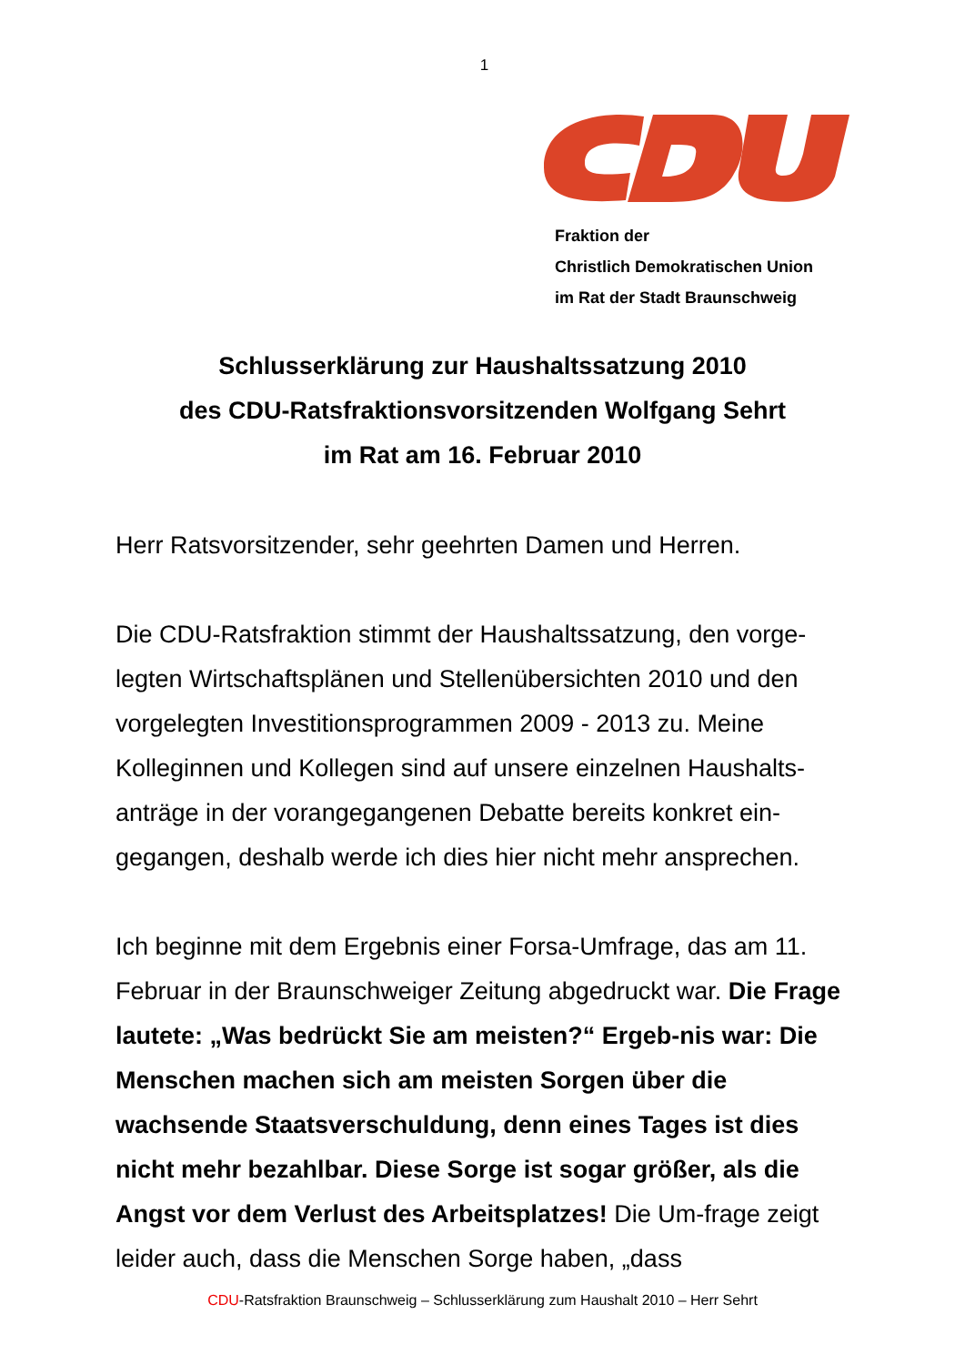1
Fraktion der
Christlich Demokratischen Union
im Rat der Stadt Braunschweig
Schlusserklärung zur Haushaltssatzung 2010
des CDU-Ratsfraktionsvorsitzenden Wolfgang Sehrt
im Rat am 16. Februar 2010
Herr Ratsvorsitzender, sehr geehrten Damen und Herren.
Die CDU-Ratsfraktion stimmt der Haushaltssatzung, den vorge-legten Wirtschaftsplänen und Stellenübersichten 2010 und den vorgelegten Investitionsprogrammen 2009 - 2013 zu. Meine Kolleginnen und Kollegen sind auf unsere einzelnen Haushalts-anträge in der vorangegangenen Debatte bereits konkret ein-gegangen, deshalb werde ich dies hier nicht mehr ansprechen.
Ich beginne mit dem Ergebnis einer Forsa-Umfrage, das am 11. Februar in der Braunschweiger Zeitung abgedruckt war. Die Frage lautete: „Was bedrückt Sie am meisten?“ Ergeb-nis war: Die Menschen machen sich am meisten Sorgen über die wachsende Staatsverschuldung, denn eines Tages ist dies nicht mehr bezahlbar. Diese Sorge ist sogar größer, als die Angst vor dem Verlust des Arbeitsplatzes! Die Um-frage zeigt leider auch, dass die Menschen Sorge haben, „dass
CDU-Ratsfraktion Braunschweig – Schlusserklärung zum Haushalt 2010 – Herr Sehrt